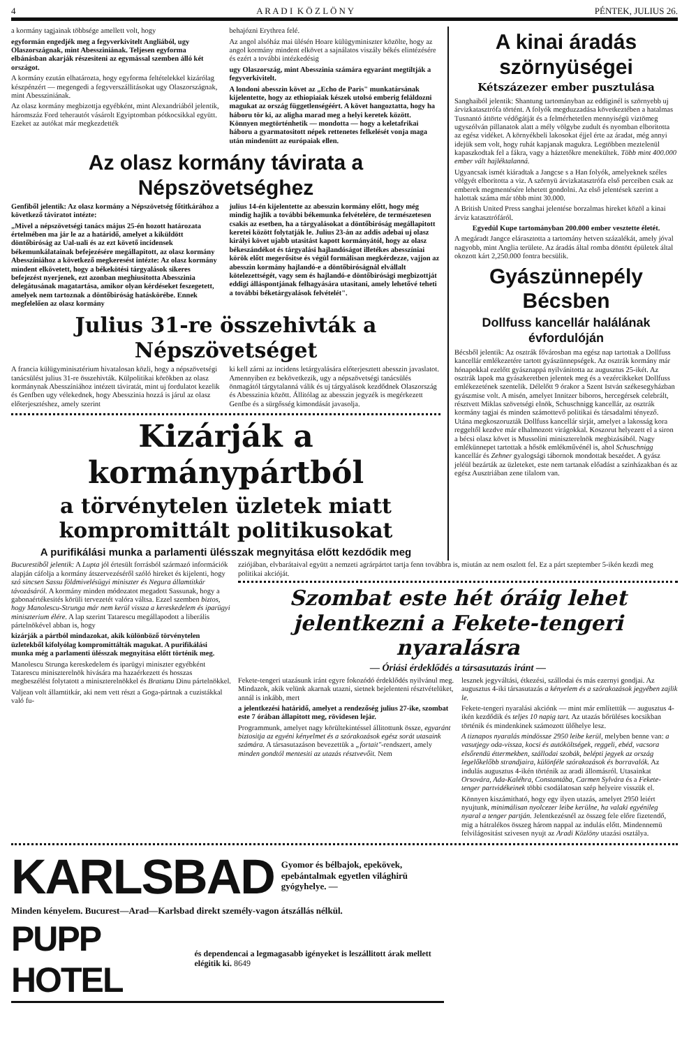4 A R A D I K Ö Z L Ö N Y PÉNTEK, JULIUS 26.
a kormány tagjainak többsége amellett volt, hogy
egyformán engedjék meg a fegyverkivitelt Angliából, ugy Olaszországnak, mint Abessziniának. Teljesen egyforma elbánásban akarják részesiteni az egymással szemben álló két országot.
A kormány ezután elhatározta, hogy egyforma feltételekkel kizárólag készpénzért — megengedi a fegyverszállitásokat ugy Olaszországnak, mint Abessziniának.
Az olasz kormány megbizottja egyébként, mint Alexandriából jelentik, háromszáz Ford teherautót vásárolt Egyiptomban pótkocsikkal együtt. Ezeket az autókat már megkezdették
behajózni Erythrea felé.
Az angol alsóház mai ülésén Hoare külügyminiszter közölte, hogy az angol kormány mindent elkövet a sajnálatos viszály békés elintézésére és ezért a további intézkedésig
ugy Olaszország, mint Abesszinia számára egyaránt megtiltják a fegyverkivitelt.
A londoni abesszin követ az „Echo de Paris" munkatársának kijelentette, hogy az ethiopiaiak készek utolsó emberig feláldozni magukat az ország függetlenségéért. A követ hangoztatta, hogy ha háboru tör ki, az aligha marad meg a helyi keretek között. Könnyen megtörténhetik — mondotta — hogy a keletafrikai háboru a gyarmatositott népek rettenetes felkelését vonja maga után mindenütt az európaiak ellen.
Az olasz kormány távirata a Népszövetséghez
Genfiből jelentik: Az olasz kormány a Népszövetség főtitkárához a következő táviratot intézte:
„Mivel a népszövetségi tanács május 25-én hozott határozata értelmében ma jár le az a határidő, amelyet a kiküldött döntőbiróság az Ual-uali és az ezt követő incidensek békemunkálatainak befejezésére megállapitott, az olasz kormány Abesszíniához a következő megkeresést intézte: Az olasz kormány mindent elkövetett, hogy a békekötési tárgyalások sikeres befejezést nyerjenek, ezt azonban meghiusitotta Abesszinia delegátusának magatartása, amikor olyan kérdéseket feszegetett, amelyek nem tartoznak a döntőbiróság hatáskörébe. Ennek megfelelően az olasz kormány
julius 14-én kijelentette az abesszin kormány előtt, hogy még mindig hajlik a további békemunka felvételére, de természetesen csakis az esetben, ha a tárgyalásokat a döntőbiróság megállapitott keretei között folytatják le. Julius 23-án az addis adebai uj olasz királyi követ ujabb utasitást kapott kormányától, hogy az olasz békeszándékot és tárgyalási hajlandóságot illetékes abesszíniai körök előtt megerősitse és végül formálisan megkérdezze, vajjon az abesszin kormány hajlandó-e a döntőbiróságnál elvállalt kötelezettségét, vagy sem és hajlandó-e döntőbirósági megbizottját eddigi álláspontjának felhagyására utasitani, amely lehetővé teheti a további béketárgyalások felvételét".
Julius 31-re összehivták a Népszövetséget
A francia külügyminisztérium hivatalosan közli, hogy a népszövetségi tanácsülést julius 31-re összehivták. Külpolitikai körökben az olasz kormánynak Abesszíniához intézett táviratát, mint uj fordulatot kezelik és Genfben ugy vélekednek, hogy Abesszinia hozzá is járul az olasz előterjesztéshez, amely szerint
ki kell zárni az incidens letárgyalására előterjesztett abesszin javaslatot. Amennyiben ez bekövetkezik, ugy a népszövetségi tanácsülés önmagától tárgytalanná válik és uj tárgyalások kezdődnek Olaszország és Abesszinia között. Állitólag az abesszin jegyzék is megérkezett Genfbe és a sürgősség kimondását javasolja.
Kizárják a kormánypártból
a törvénytelen üzletek miatt kompromittált politikusokat
A purifikálási munka a parlamenti ülésszak megnyitása előtt kezdődik meg
A kinai áradás szörnyüségei
Kétszázezer ember pusztulása
Sanghaiból jelentik: Shantung tartományban az eddiginél is szörnyebb uj árvizkatasztrófa történt. A folyók megduzzadása következtében a hatalmas Tusnantó áttörte védőgátját és a felmérhetetlen mennyiségü viztömeg ugyszólván pillanatok alatt a mély völgybe zudult és nyomban elboritotta az egész vidéket. A környékbeli lakosokat éjjel érte az áradat, még annyi idejük sem volt, hogy ruhát kapjanak magukra. Legtöbben meztelenül kapaszkodtak fel a fákra, vagy a háztetőkre menekültek. Több mint 400.000 ember vált hajléktalanná.
Ugyancsak ismét kiáradtak a Jangcse s a Han folyók, amelyeknek széles völgyét elboritotta a viz. A szörnyü árvizkatasztrófa első perceiben csak az emberek megmentésére lehetett gondolni. Az első jelentések szerint a halottak száma már több mint 30.000.
A British United Press sanghai jelentése borzalmas hireket közöl a kinai árviz katasztrófáról.
Egyedül Kupe tartományban 200.000 ember vesztette életét.
A megáradt Jangce elárasztotta a tartomány hetven százalékát, amely jóval nagyobb, mint Anglia területe. Az áradás által romba döntött épületek által okozott kárt 2,250.000 fontra becsülik.
Gyászünnepély Bécsben
Dollfuss kancellár halálának évfordulóján
Bécsből jelentik: Az osztrák fővárosban ma egész nap tartottak a Dollfuss kancellár emlékezetére tartott gyászünnepségek. Az osztrák kormány már hónapokkal ezelőtt gyásznappá nyilvánitotta az augusztus 25-ikét. Az osztrák lapok ma gyászkeretben jelentek meg és a vezércikkeket Dollfuss emlékezetének szentelik. Délelőtt 9 órakor a Szent István székesegyházban gyászmise volt. A misén, amelyet Innitzer biboros, hercegérsek celebrált, résztvett Miklas szövetségi elnök, Schuschnigg kancellár, az osztrák kormány tagjai és minden számottevő politikai és társadalmi tényező. Utána megkoszoruzták Dollfuss kancellár sirját, amelyet a lakosság kora reggeltől kezdve már elhalmozott virágokkal. Koszorut helyezett el a siron a bécsi olasz követ is Mussolini miniszterelnök megbizásából. Nagy emlékünnepet tartottak a hősök emlékművénél is, ahol Schuschnigg kancellár és Zehner gyalogsági tábornok mondottak beszédet. A gyász jeléül bezárták az üzleteket, este nem tartanak előadást a szinházakban és az egész Ausztriában zene tilalom van.
Bucurestiből jelentik: A Lupta jól értesült forrásból származó információk alapján cáfolja a kormány átszervezéséről szóló hireket és kijelenti, hogy szó sincsen Sassu földmivelésügyi miniszter és Negura államtitkár távozásáról. A kormány minden módozatot megadott Sassunak, hogy a gabonaértékesités körüli tervezetét valóra váltsa. Ezzel szemben biztos, hogy Manolescu-Strunga már nem kerül vissza a kereskedelem és iparügyi miniszterium élére. A lap szerint Tatarescu megállapodott a liberális pártelnökével abban is, hogy
kizárják a pártból mindazokat, akik különböző törvénytelen üzletekből kifolyólag kompromittálták magukat. A purifikálási munka még a parlamenti ülésszak megnyitása előtt történik meg.
Manolescu Strunga kereskedelem és iparügyi miniszter egyébként Tatarescu miniszterelnök hivására ma hazaérkezett és hosszas megbeszélést folytatott a miniszterelnökkel és Bratianu Dinu pártelnökkel.
Valjean volt államtitkár, aki nem vett részt a Goga-pártnak a cuzistákkal való fu-
zziójában, elvbarátaival együtt a nemzeti agrárpártot tartja fenn továbbra is, miután az nem oszlott fel. Ez a párt szeptember 5-ikén kezdi meg politikai akcióját.
Szombat este hét óráig lehet jelentkezni a Fekete-tengeri nyaralásra
— Óriási érdeklődés a társasutazás iránt —
Fekete-tengeri utazásunk iránt egyre fokozódó érdeklődés nyilvánul meg. Mindazok, akik velünk akarnak utazni, sietnek bejelenteni résztvételüket, annál is inkább, mert
a jelentkezési határidő, amelyet a rendezőség julius 27-ike, szombat este 7 órában állapitott meg, rövidesen lejár.
Programmunk, amelyet nagy körültekintéssel állitottunk össze, egyaránt biztositja az egyéni kényelmet és a szórakozások egész sorát utasaink számára. A társasutazáson bevezettük a „fortait"-rendszert, amely minden gondtól mentesiti az utazás résztvevőit. Nem
lesznek jegyváltási, étkezési, szállodai és más ezernyi gondjai. Az augusztus 4-iki társasutazás a kényelem és a szórakozások jegyében zajlik le.
Fekete-tengeri nyaralási akciónk — mint már említettük — augusztus 4-ikén kezdődik és teljes 10 napig tart. Az utazás bőrüléses kocsikban történik és mindenkinek számozott ülőhelye lesz.
A tiznapos nyaralás mindössze 2950 leibe kerül, melyben benne van: a vasutjegy oda-vissza, kocsi és autóköltségek, reggeli, ebéd, vacsora elsőrendü éttermekben, szállodai szobák, belépti jegyek az ország legelőkelőbb strandjaira, különféle szórakozások és borravalók. Az indulás augusztus 4-ikén történik az aradi állomásról. Utasainkat Orsovára, Ada-Kaléhra, Constantába, Carmen Sylvára és a Fekete-tenger partvidékeinek többi csodálatosan szép helyeire visszük el.
Könnyen kiszámitható, hogy egy ilyen utazás, amelyet 2950 leiért nyujtunk, minimálisan nyolcezer leibe kerülne, ha valaki egyénileg nyaral a tenger partján. Jelentkezésnél az összeg fele előre fizetendő, mig a hátralékos összeg három nappal az indulás előtt. Mindennemü felvilágositást szivesen nyujt az Aradi Közlöny utazási osztálya.
KARLSBAD
Gyomor és bélbajok, epekövek, epebántalmak egyetlen világhirü gyógyhelye. —
Minden kényelem. Bucurest—Arad—Karlsbad direkt személy-vagon átszállás nélkül.
PUPP HOTEL
és dependencai a legmagasabb igényeket is leszállitott árak mellett elégitik ki. 8649